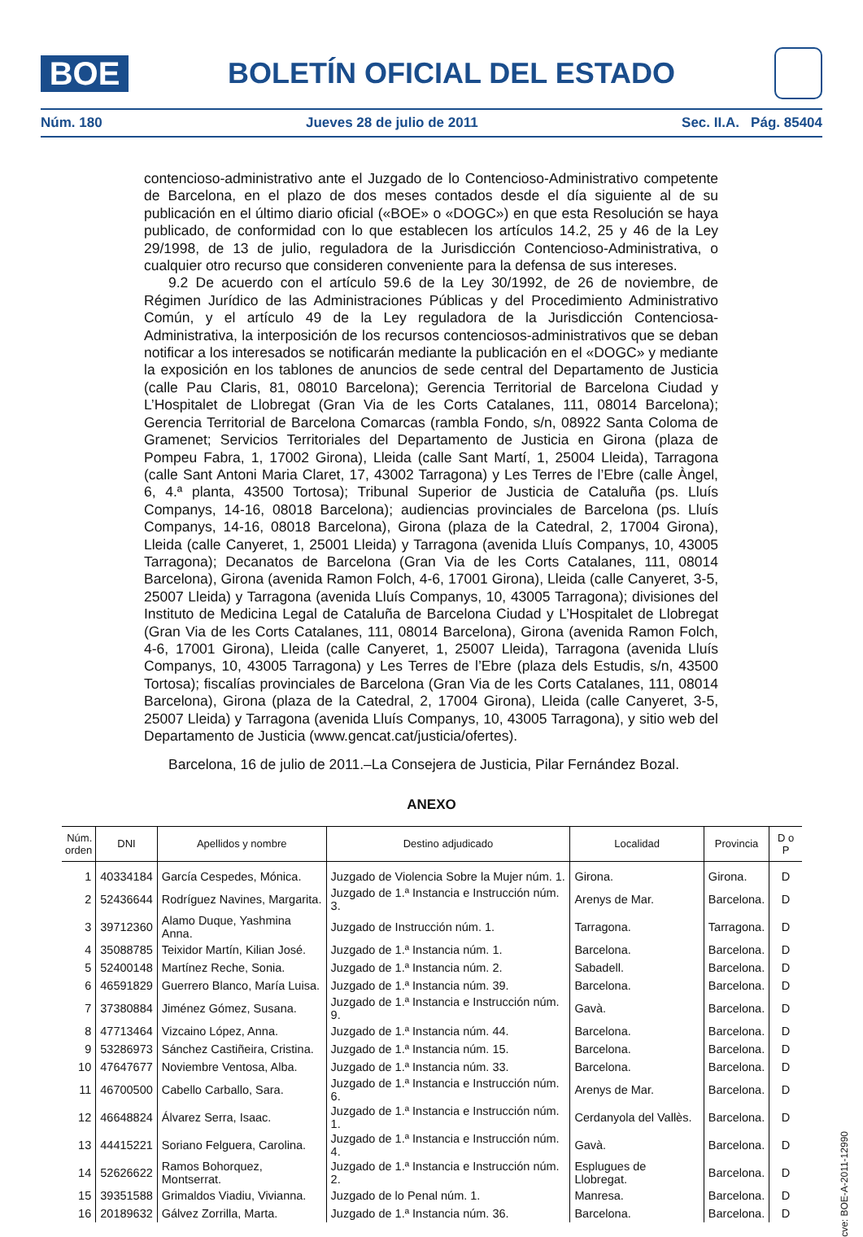BOE
BOLETÍN OFICIAL DEL ESTADO
Núm. 180 Jueves 28 de julio de 2011 Sec. II.A. Pág. 85404
contencioso-administrativo ante el Juzgado de lo Contencioso-Administrativo competente de Barcelona, en el plazo de dos meses contados desde el día siguiente al de su publicación en el último diario oficial («BOE» o «DOGC») en que esta Resolución se haya publicado, de conformidad con lo que establecen los artículos 14.2, 25 y 46 de la Ley 29/1998, de 13 de julio, reguladora de la Jurisdicción Contencioso-Administrativa, o cualquier otro recurso que consideren conveniente para la defensa de sus intereses.
9.2 De acuerdo con el artículo 59.6 de la Ley 30/1992, de 26 de noviembre, de Régimen Jurídico de las Administraciones Públicas y del Procedimiento Administrativo Común, y el artículo 49 de la Ley reguladora de la Jurisdicción Contenciosa-Administrativa, la interposición de los recursos contenciosos-administrativos que se deban notificar a los interesados se notificarán mediante la publicación en el «DOGC» y mediante la exposición en los tablones de anuncios de sede central del Departamento de Justicia (calle Pau Claris, 81, 08010 Barcelona); Gerencia Territorial de Barcelona Ciudad y L’Hospitalet de Llobregat (Gran Via de les Corts Catalanes, 111, 08014 Barcelona); Gerencia Territorial de Barcelona Comarcas (rambla Fondo, s/n, 08922 Santa Coloma de Gramenet; Servicios Territoriales del Departamento de Justicia en Girona (plaza de Pompeu Fabra, 1, 17002 Girona), Lleida (calle Sant Martí, 1, 25004 Lleida), Tarragona (calle Sant Antoni Maria Claret, 17, 43002 Tarragona) y Les Terres de l’Ebre (calle Àngel, 6, 4.ª planta, 43500 Tortosa); Tribunal Superior de Justicia de Cataluña (ps. Lluís Companys, 14-16, 08018 Barcelona); audiencias provinciales de Barcelona (ps. Lluís Companys, 14-16, 08018 Barcelona), Girona (plaza de la Catedral, 2, 17004 Girona), Lleida (calle Canyeret, 1, 25001 Lleida) y Tarragona (avenida Lluís Companys, 10, 43005 Tarragona); Decanatos de Barcelona (Gran Via de les Corts Catalanes, 111, 08014 Barcelona), Girona (avenida Ramon Folch, 4-6, 17001 Girona), Lleida (calle Canyeret, 3-5, 25007 Lleida) y Tarragona (avenida Lluís Companys, 10, 43005 Tarragona); divisiones del Instituto de Medicina Legal de Cataluña de Barcelona Ciudad y L’Hospitalet de Llobregat (Gran Via de les Corts Catalanes, 111, 08014 Barcelona), Girona (avenida Ramon Folch, 4-6, 17001 Girona), Lleida (calle Canyeret, 1, 25007 Lleida), Tarragona (avenida Lluís Companys, 10, 43005 Tarragona) y Les Terres de l’Ebre (plaza dels Estudis, s/n, 43500 Tortosa); fiscalías provinciales de Barcelona (Gran Via de les Corts Catalanes, 111, 08014 Barcelona), Girona (plaza de la Catedral, 2, 17004 Girona), Lleida (calle Canyeret, 3-5, 25007 Lleida) y Tarragona (avenida Lluís Companys, 10, 43005 Tarragona), y sitio web del Departamento de Justicia (www.gencat.cat/justicia/ofertes).
Barcelona, 16 de julio de 2011.–La Consejera de Justicia, Pilar Fernández Bozal.
ANEXO
| Núm. orden | DNI | Apellidos y nombre | Destino adjudicado | Localidad | Provincia | D o P |
| --- | --- | --- | --- | --- | --- | --- |
| 1 | 40334184 | García Cespedes, Mónica. | Juzgado de Violencia Sobre la Mujer núm. 1. | Girona. | Girona. | D |
| 2 | 52436644 | Rodríguez Navines, Margarita. | Juzgado de 1.ª Instancia e Instrucción núm. 3. | Arenys de Mar. | Barcelona. | D |
| 3 | 39712360 | Alamo Duque, Yashmina Anna. | Juzgado de Instrucción núm. 1. | Tarragona. | Tarragona. | D |
| 4 | 35088785 | Teixidor Martín, Kilian José. | Juzgado de 1.ª Instancia núm. 1. | Barcelona. | Barcelona. | D |
| 5 | 52400148 | Martínez Reche, Sonia. | Juzgado de 1.ª Instancia núm. 2. | Sabadell. | Barcelona. | D |
| 6 | 46591829 | Guerrero Blanco, María Luisa. | Juzgado de 1.ª Instancia núm. 39. | Barcelona. | Barcelona. | D |
| 7 | 37380884 | Jiménez Gómez, Susana. | Juzgado de 1.ª Instancia e Instrucción núm. 9. | Gavà. | Barcelona. | D |
| 8 | 47713464 | Vizcaino López, Anna. | Juzgado de 1.ª Instancia núm. 44. | Barcelona. | Barcelona. | D |
| 9 | 53286973 | Sánchez Castiñeira, Cristina. | Juzgado de 1.ª Instancia núm. 15. | Barcelona. | Barcelona. | D |
| 10 | 47647677 | Noviembre Ventosa, Alba. | Juzgado de 1.ª Instancia núm. 33. | Barcelona. | Barcelona. | D |
| 11 | 46700500 | Cabello Carballo, Sara. | Juzgado de 1.ª Instancia e Instrucción núm. 6. | Arenys de Mar. | Barcelona. | D |
| 12 | 46648824 | Álvarez Serra, Isaac. | Juzgado de 1.ª Instancia e Instrucción núm. 1. | Cerdanyola del Vallès. | Barcelona. | D |
| 13 | 44415221 | Soriano Felguera, Carolina. | Juzgado de 1.ª Instancia e Instrucción núm. 4. | Gavà. | Barcelona. | D |
| 14 | 52626622 | Ramos Bohorquez, Montserrat. | Juzgado de 1.ª Instancia e Instrucción núm. 2. | Esplugues de Llobregat. | Barcelona. | D |
| 15 | 39351588 | Grimaldos Viadiu, Vivianna. | Juzgado de lo Penal núm. 1. | Manresa. | Barcelona. | D |
| 16 | 20189632 | Gálvez Zorrilla, Marta. | Juzgado de 1.ª Instancia núm. 36. | Barcelona. | Barcelona. | D |
cve: BOE-A-2011-12990